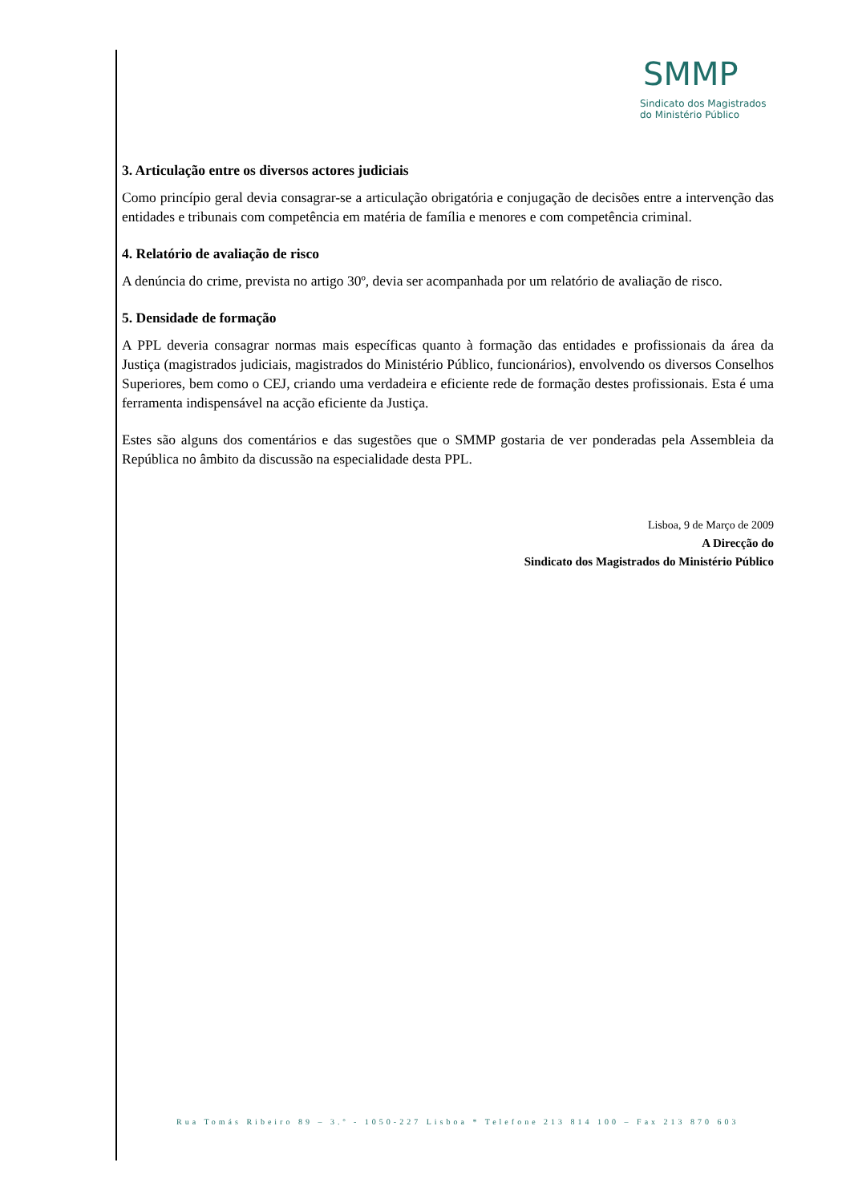SMMP
Sindicato dos Magistrados
do Ministério Público
3. Articulação entre os diversos actores judiciais
Como princípio geral devia consagrar-se a articulação obrigatória e conjugação de decisões entre a intervenção das entidades e tribunais com competência em matéria de família e menores e com competência criminal.
4. Relatório de avaliação de risco
A denúncia do crime, prevista no artigo 30º, devia ser acompanhada por um relatório de avaliação de risco.
5. Densidade de formação
A PPL deveria consagrar normas mais específicas quanto à formação das entidades e profissionais da área da Justiça (magistrados judiciais, magistrados do Ministério Público, funcionários), envolvendo os diversos Conselhos Superiores, bem como o CEJ, criando uma verdadeira e eficiente rede de formação destes profissionais. Esta é uma ferramenta indispensável na acção eficiente da Justiça.
Estes são alguns dos comentários e das sugestões que o SMMP gostaria de ver ponderadas pela Assembleia da República no âmbito da discussão na especialidade desta PPL.
Lisboa, 9 de Março de 2009
A Direcção do
Sindicato dos Magistrados do Ministério Público
Rua Tomás Ribeiro 89 – 3.º - 1050-227 Lisboa * Telefone 213 814 100 – Fax 213 870 603